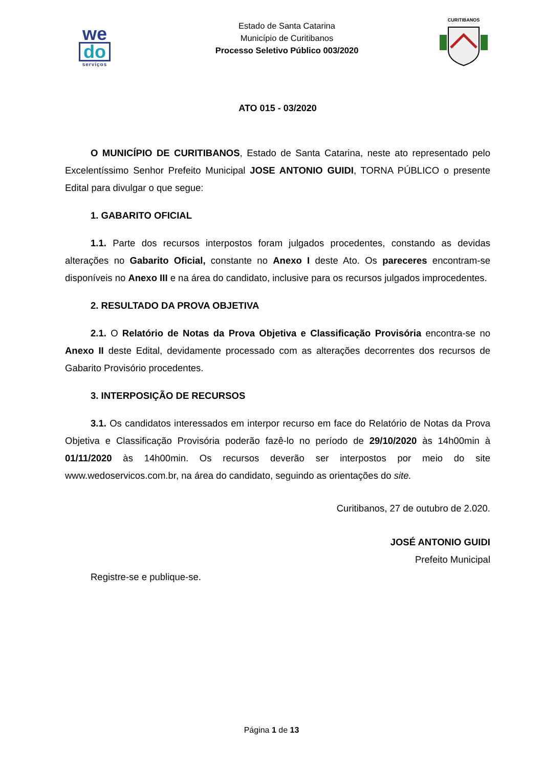we
do
serviços
Estado de Santa Catarina
Município de Curitibanos
Processo Seletivo Público 003/2020
CURITIBANOS
ATO 015 - 03/2020
O MUNICÍPIO DE CURITIBANOS, Estado de Santa Catarina, neste ato representado pelo Excelentíssimo Senhor Prefeito Municipal JOSE ANTONIO GUIDI, TORNA PÚBLICO o presente Edital para divulgar o que segue:
1. GABARITO OFICIAL
1.1. Parte dos recursos interpostos foram julgados procedentes, constando as devidas alterações no Gabarito Oficial, constante no Anexo I deste Ato. Os pareceres encontram-se disponíveis no Anexo III e na área do candidato, inclusive para os recursos julgados improcedentes.
2. RESULTADO DA PROVA OBJETIVA
2.1. O Relatório de Notas da Prova Objetiva e Classificação Provisória encontra-se no Anexo II deste Edital, devidamente processado com as alterações decorrentes dos recursos de Gabarito Provisório procedentes.
3. INTERPOSIÇÃO DE RECURSOS
3.1. Os candidatos interessados em interpor recurso em face do Relatório de Notas da Prova Objetiva e Classificação Provisória poderão fazê-lo no período de 29/10/2020 às 14h00min à 01/11/2020 às 14h00min. Os recursos deverão ser interpostos por meio do site www.wedoservicos.com.br, na área do candidato, seguindo as orientações do site.
Curitibanos, 27 de outubro de 2.020.
JOSÉ ANTONIO GUIDI
Prefeito Municipal
Registre-se e publique-se.
Página 1 de 13